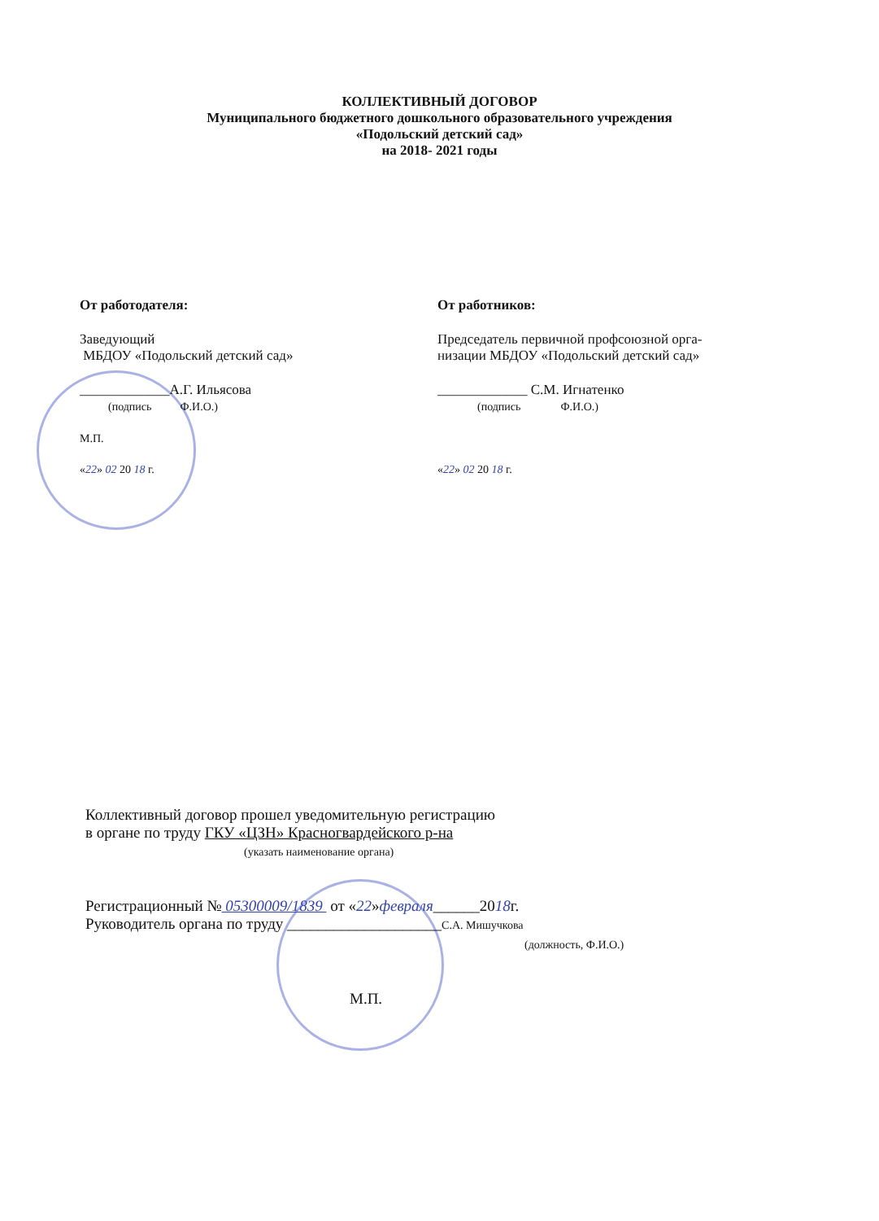КОЛЛЕКТИВНЫЙ ДОГОВОР
Муниципального бюджетного дошкольного образовательного учреждения
«Подольский детский сад»
на 2018- 2021 годы
От работодателя:
Заведующий
МБДОУ «Подольский детский сад»
_____________А.Г. Ильясова
(подпись Ф.И.О.)
М.П.
«22» 02 20 18 г.
От работников:
Председатель первичной профсоюзной орга-
низации МБДОУ «Подольский детский сад»
_____________ С.М. Игнатенко
(подпись Ф.И.О.)
«22» 02 20 18 г.
Коллективный договор прошел уведомительную регистрацию
в органе по труду ГКУ «ЦЗН» Красногвардейского р-на
(указать наименование органа)
Регистрационный № 05300009/1839 от «22»февраля______2018г.
Руководитель органа по труду ____________________С.А. Мишучкова
(должность, Ф.И.О.)
М.П.